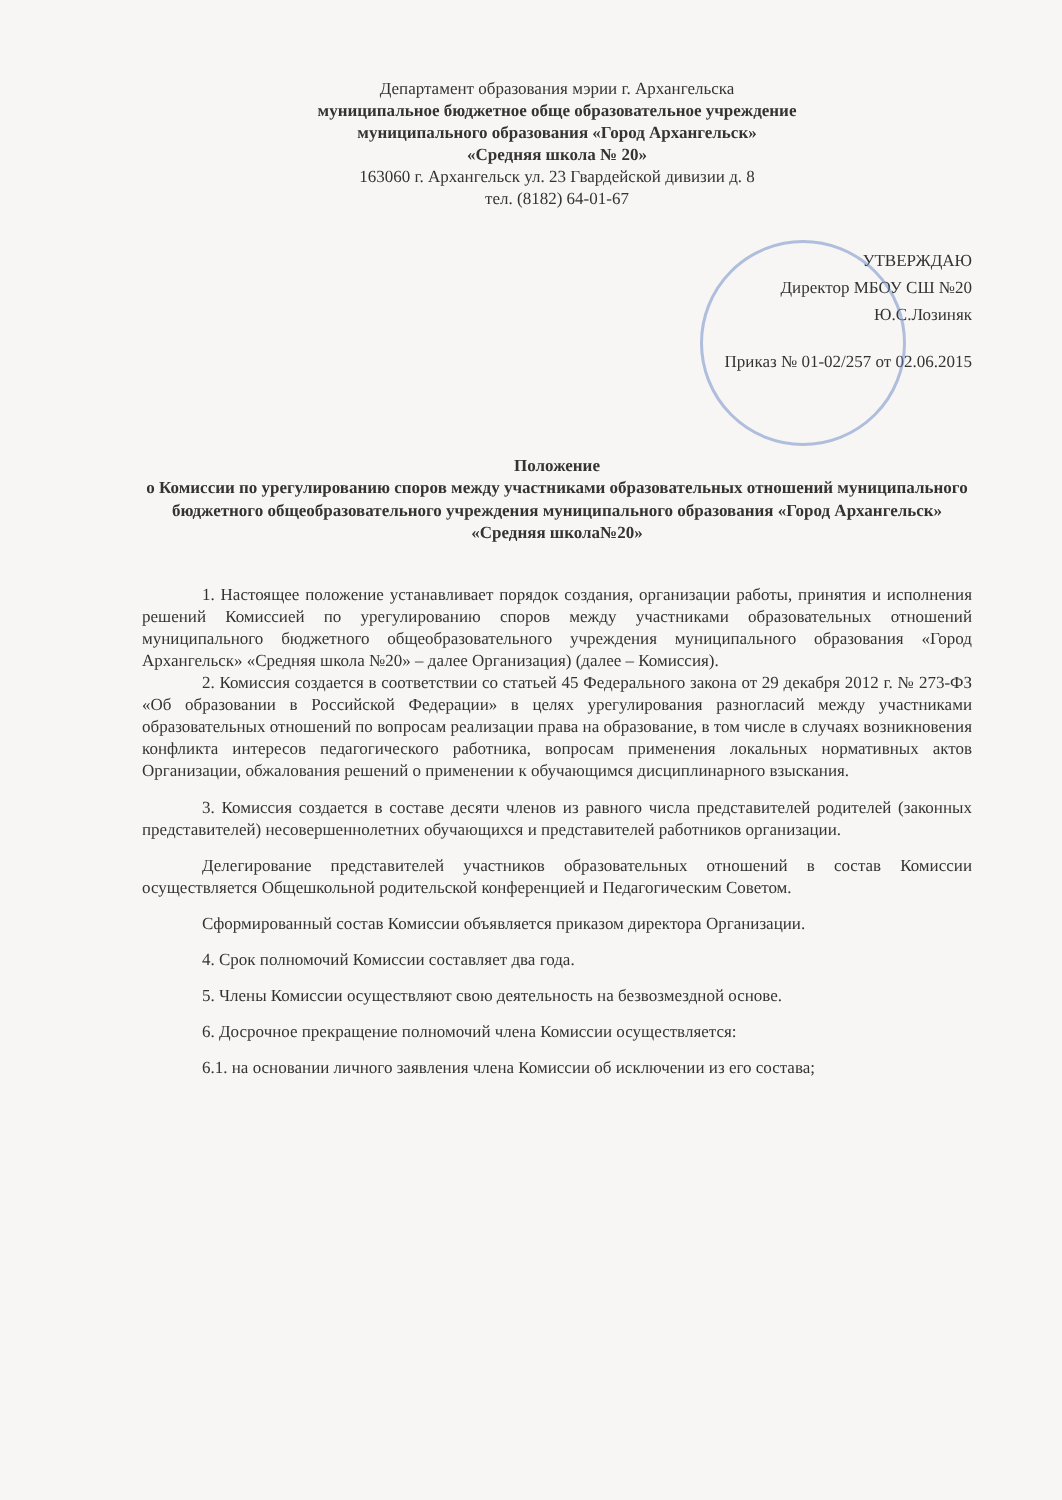Департамент образования мэрии г. Архангельска
муниципальное бюджетное обще образовательное учреждение
муниципального образования «Город Архангельск»
«Средняя школа № 20»
163060 г. Архангельск ул. 23 Гвардейской дивизии д. 8
тел. (8182) 64-01-67
УТВЕРЖДАЮ
Директор МБОУ СШ №20
Ю.С.Лозиняк
Приказ № 01-02/257 от 02.06.2015
Положение
о Комиссии по урегулированию споров между участниками образовательных отношений муниципального бюджетного общеобразовательного учреждения муниципального образования «Город Архангельск»
«Средняя школа№20»
1. Настоящее положение устанавливает порядок создания, организации работы, принятия и исполнения решений Комиссией по урегулированию споров между участниками образовательных отношений муниципального бюджетного общеобразовательного учреждения муниципального образования «Город Архангельск» «Средняя школа №20» – далее Организация) (далее – Комиссия).
2. Комиссия создается в соответствии со статьей 45 Федерального закона от 29 декабря 2012 г. № 273-ФЗ «Об образовании в Российской Федерации» в целях урегулирования разногласий между участниками образовательных отношений по вопросам реализации права на образование, в том числе в случаях возникновения конфликта интересов педагогического работника, вопросам применения локальных нормативных актов Организации, обжалования решений о применении к обучающимся дисциплинарного взыскания.
3. Комиссия создается в составе десяти членов из равного числа представителей родителей (законных представителей) несовершеннолетних обучающихся и представителей работников организации.
Делегирование представителей участников образовательных отношений в состав Комиссии осуществляется Общешкольной родительской конференцией и Педагогическим Советом.
Сформированный состав Комиссии объявляется приказом директора Организации.
4. Срок полномочий Комиссии составляет два года.
5. Члены Комиссии осуществляют свою деятельность на безвозмездной основе.
6. Досрочное прекращение полномочий члена Комиссии осуществляется:
6.1. на основании личного заявления члена Комиссии об исключении из его состава;